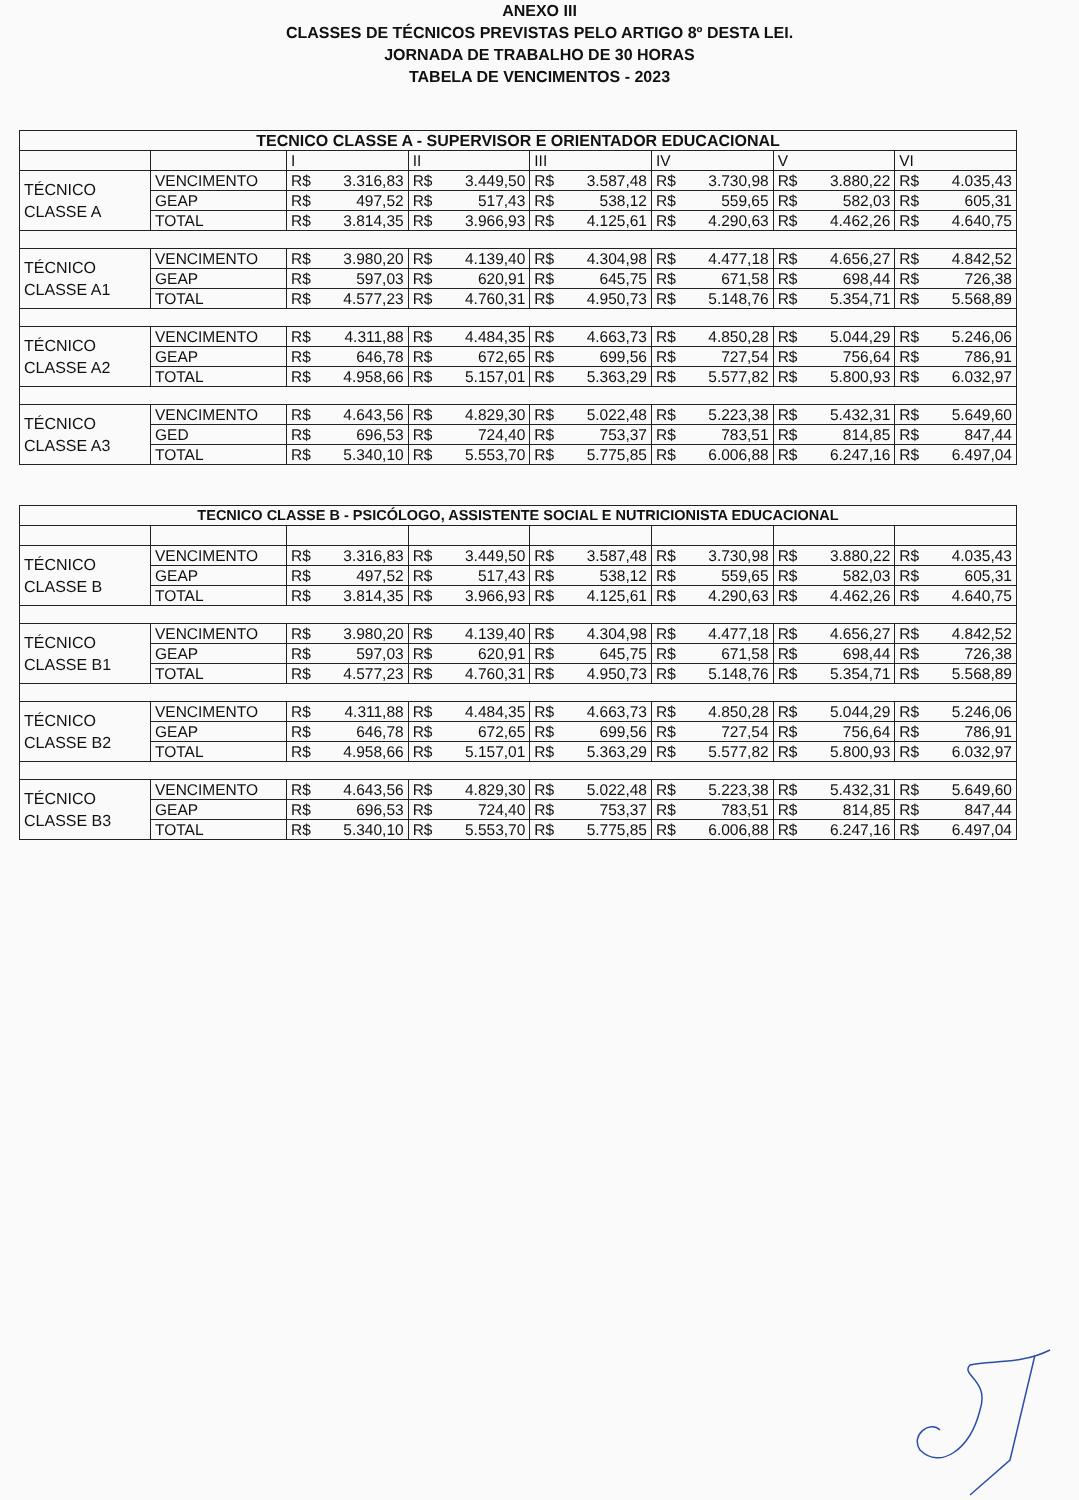ANEXO III
CLASSES DE TÉCNICOS PREVISTAS PELO ARTIGO 8º DESTA LEI.
JORNADA DE TRABALHO DE 30 HORAS
TABELA DE VENCIMENTOS - 2023
| TECNICO CLASSE A - SUPERVISOR E ORIENTADOR EDUCACIONAL | | | | | | | |
| --- | --- | --- | --- | --- | --- | --- | --- |
| | | I | II | III | IV | V | VI |
| TÉCNICO CLASSE A | VENCIMENTO | R$ 3.316,83 | R$ 3.449,50 | R$ 3.587,48 | R$ 3.730,98 | R$ 3.880,22 | R$ 4.035,43 |
| | GEAP | R$ 497,52 | R$ 517,43 | R$ 538,12 | R$ 559,65 | R$ 582,03 | R$ 605,31 |
| | TOTAL | R$ 3.814,35 | R$ 3.966,93 | R$ 4.125,61 | R$ 4.290,63 | R$ 4.462,26 | R$ 4.640,75 |
| TÉCNICO CLASSE A1 | VENCIMENTO | R$ 3.980,20 | R$ 4.139,40 | R$ 4.304,98 | R$ 4.477,18 | R$ 4.656,27 | R$ 4.842,52 |
| | GEAP | R$ 597,03 | R$ 620,91 | R$ 645,75 | R$ 671,58 | R$ 698,44 | R$ 726,38 |
| | TOTAL | R$ 4.577,23 | R$ 4.760,31 | R$ 4.950,73 | R$ 5.148,76 | R$ 5.354,71 | R$ 5.568,89 |
| TÉCNICO CLASSE A2 | VENCIMENTO | R$ 4.311,88 | R$ 4.484,35 | R$ 4.663,73 | R$ 4.850,28 | R$ 5.044,29 | R$ 5.246,06 |
| | GEAP | R$ 646,78 | R$ 672,65 | R$ 699,56 | R$ 727,54 | R$ 756,64 | R$ 786,91 |
| | TOTAL | R$ 4.958,66 | R$ 5.157,01 | R$ 5.363,29 | R$ 5.577,82 | R$ 5.800,93 | R$ 6.032,97 |
| TÉCNICO CLASSE A3 | VENCIMENTO | R$ 4.643,56 | R$ 4.829,30 | R$ 5.022,48 | R$ 5.223,38 | R$ 5.432,31 | R$ 5.649,60 |
| | GED | R$ 696,53 | R$ 724,40 | R$ 753,37 | R$ 783,51 | R$ 814,85 | R$ 847,44 |
| | TOTAL | R$ 5.340,10 | R$ 5.553,70 | R$ 5.775,85 | R$ 6.006,88 | R$ 6.247,16 | R$ 6.497,04 |
| TECNICO CLASSE B - PSICÓLOGO, ASSISTENTE SOCIAL E NUTRICIONISTA EDUCACIONAL | | | | | | | |
| --- | --- | --- | --- | --- | --- | --- | --- |
| TÉCNICO CLASSE B | VENCIMENTO | R$ 3.316,83 | R$ 3.449,50 | R$ 3.587,48 | R$ 3.730,98 | R$ 3.880,22 | R$ 4.035,43 |
| | GEAP | R$ 497,52 | R$ 517,43 | R$ 538,12 | R$ 559,65 | R$ 582,03 | R$ 605,31 |
| | TOTAL | R$ 3.814,35 | R$ 3.966,93 | R$ 4.125,61 | R$ 4.290,63 | R$ 4.462,26 | R$ 4.640,75 |
| TÉCNICO CLASSE B1 | VENCIMENTO | R$ 3.980,20 | R$ 4.139,40 | R$ 4.304,98 | R$ 4.477,18 | R$ 4.656,27 | R$ 4.842,52 |
| | GEAP | R$ 597,03 | R$ 620,91 | R$ 645,75 | R$ 671,58 | R$ 698,44 | R$ 726,38 |
| | TOTAL | R$ 4.577,23 | R$ 4.760,31 | R$ 4.950,73 | R$ 5.148,76 | R$ 5.354,71 | R$ 5.568,89 |
| TÉCNICO CLASSE B2 | VENCIMENTO | R$ 4.311,88 | R$ 4.484,35 | R$ 4.663,73 | R$ 4.850,28 | R$ 5.044,29 | R$ 5.246,06 |
| | GEAP | R$ 646,78 | R$ 672,65 | R$ 699,56 | R$ 727,54 | R$ 756,64 | R$ 786,91 |
| | TOTAL | R$ 4.958,66 | R$ 5.157,01 | R$ 5.363,29 | R$ 5.577,82 | R$ 5.800,93 | R$ 6.032,97 |
| TÉCNICO CLASSE B3 | VENCIMENTO | R$ 4.643,56 | R$ 4.829,30 | R$ 5.022,48 | R$ 5.223,38 | R$ 5.432,31 | R$ 5.649,60 |
| | GEAP | R$ 696,53 | R$ 724,40 | R$ 753,37 | R$ 783,51 | R$ 814,85 | R$ 847,44 |
| | TOTAL | R$ 5.340,10 | R$ 5.553,70 | R$ 5.775,85 | R$ 6.006,88 | R$ 6.247,16 | R$ 6.497,04 |